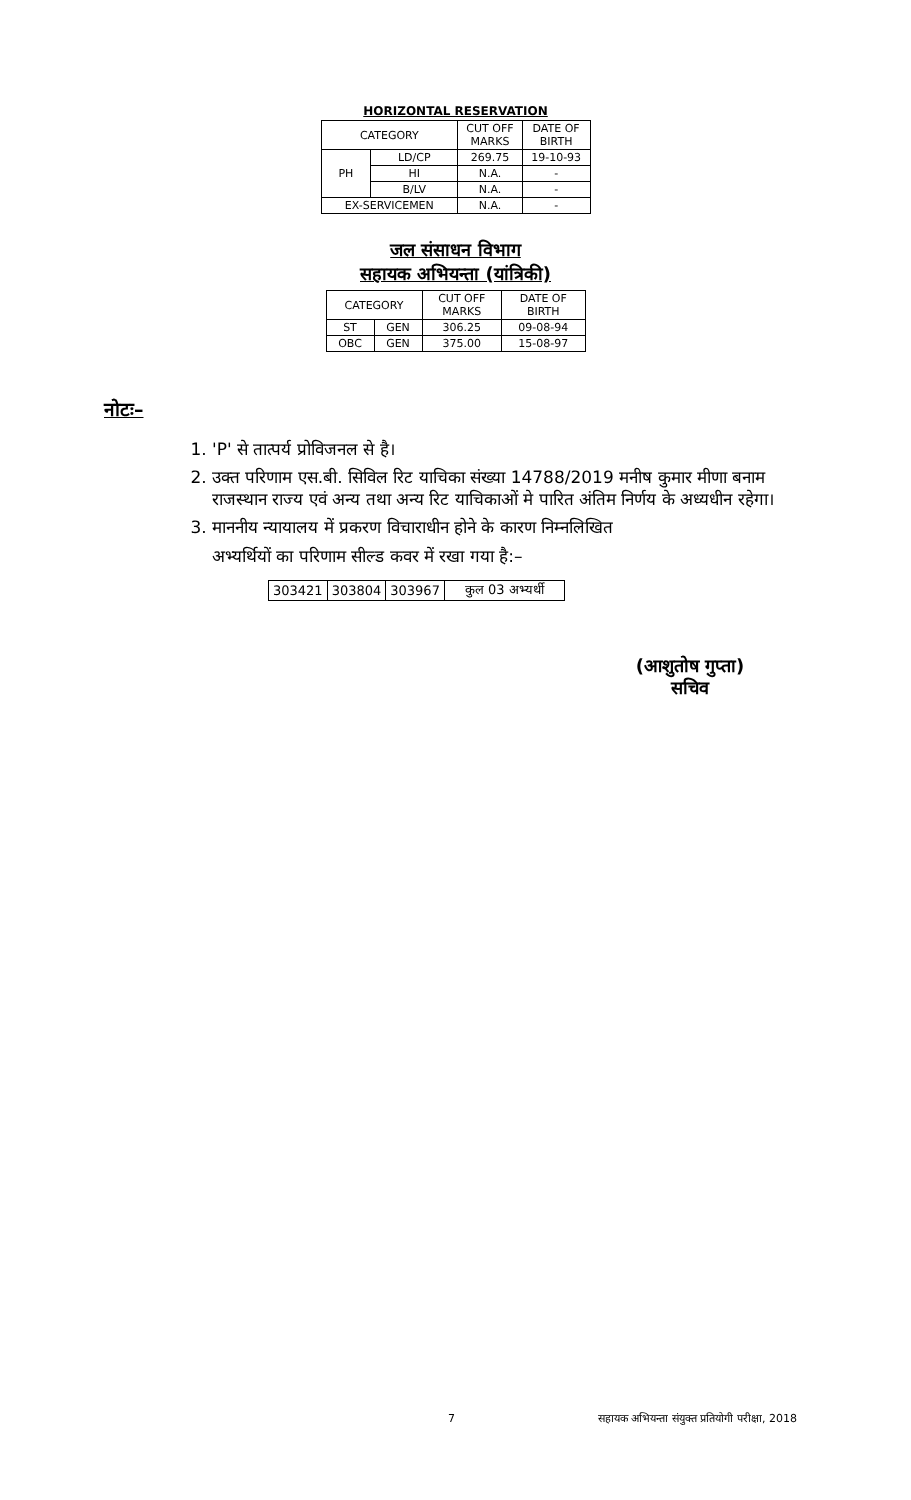HORIZONTAL RESERVATION
| CATEGORY | | CUT OFF MARKS | DATE OF BIRTH |
| --- | --- | --- | --- |
| PH | LD/CP | 269.75 | 19-10-93 |
| | HI | N.A. | - |
| | B/LV | N.A. | - |
| EX-SERVICEMEN | | N.A. | - |
जल संसाधन विभाग
सहायक अभियन्ता (यांत्रिकी)
| CATEGORY | | CUT OFF MARKS | DATE OF BIRTH |
| --- | --- | --- | --- |
| ST | GEN | 306.25 | 09-08-94 |
| OBC | GEN | 375.00 | 15-08-97 |
नोटः–
1. 'P' से तात्पर्य प्रोविजनल से है।
2. उक्त परिणाम एस.बी. सिविल रिट याचिका संख्या 14788/2019 मनीष कुमार मीणा बनाम राजस्थान राज्य एवं अन्य तथा अन्य रिट याचिकाओं मे पारित अंतिम निर्णय के अध्यधीन रहेगा।
3. माननीय न्यायालय में प्रकरण विचाराधीन होने के कारण निम्नलिखित
अभ्यर्थियों का परिणाम सील्ड कवर में रखा गया है:–
| 303421 | 303804 | 303967 | कुल 03 अभ्यर्थी |
(आशुतोष गुप्ता)
सचिव
7 सहायक अभियन्ता संयुक्त प्रतियोगी परीक्षा, 2018